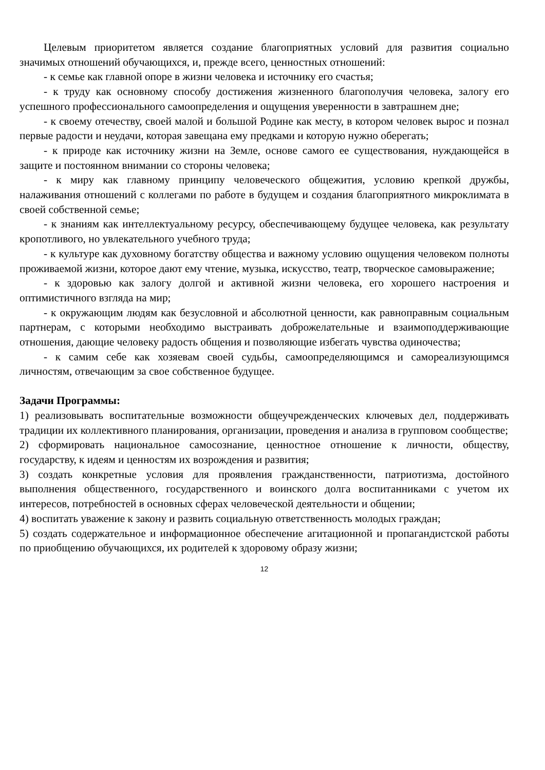Целевым приоритетом является создание благоприятных условий для развития социально значимых отношений обучающихся, и, прежде всего, ценностных отношений:
- к семье как главной опоре в жизни человека и источнику его счастья;
- к труду как основному способу достижения жизненного благополучия человека, залогу его успешного профессионального самоопределения и ощущения уверенности в завтрашнем дне;
- к своему отечеству, своей малой и большой Родине как месту, в котором человек вырос и познал первые радости и неудачи, которая завещана ему предками и которую нужно оберегать;
- к природе как источнику жизни на Земле, основе самого ее существования, нуждающейся в защите и постоянном внимании со стороны человека;
- к миру как главному принципу человеческого общежития, условию крепкой дружбы, налаживания отношений с коллегами по работе в будущем и создания благоприятного микроклимата в своей собственной семье;
- к знаниям как интеллектуальному ресурсу, обеспечивающему будущее человека, как результату кропотливого, но увлекательного учебного труда;
- к культуре как духовному богатству общества и важному условию ощущения человеком полноты проживаемой жизни, которое дают ему чтение, музыка, искусство, театр, творческое самовыражение;
- к здоровью как залогу долгой и активной жизни человека, его хорошего настроения и оптимистичного взгляда на мир;
- к окружающим людям как безусловной и абсолютной ценности, как равноправным социальным партнерам, с которыми необходимо выстраивать доброжелательные и взаимоподдерживающие отношения, дающие человеку радость общения и позволяющие избегать чувства одиночества;
- к самим себе как хозяевам своей судьбы, самоопределяющимся и самореализующимся личностям, отвечающим за свое собственное будущее.
Задачи Программы:
1) реализовывать воспитательные возможности общеучрежденческих ключевых дел, поддерживать традиции их коллективного планирования, организации, проведения и анализа в групповом сообществе;
2) сформировать национальное самосознание, ценностное отношение к личности, обществу, государству, к идеям и ценностям их возрождения и развития;
3) создать конкретные условия для проявления гражданственности, патриотизма, достойного выполнения общественного, государственного и воинского долга воспитанниками с учетом их интересов, потребностей в основных сферах человеческой деятельности и общении;
4) воспитать уважение к закону и развить социальную ответственность молодых граждан;
5) создать содержательное и информационное обеспечение агитационной и пропагандистской работы по приобщению обучающихся, их родителей к здоровому образу жизни;
12